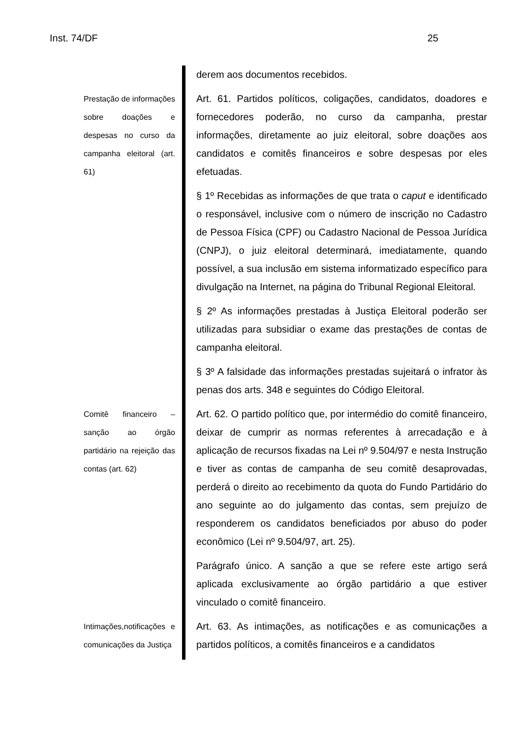Inst. 74/DF 25
derem aos documentos recebidos.
Prestação de informações sobre doações e despesas no curso da campanha eleitoral (art. 61)
Art. 61. Partidos políticos, coligações, candidatos, doadores e fornecedores poderão, no curso da campanha, prestar informações, diretamente ao juiz eleitoral, sobre doações aos candidatos e comitês financeiros e sobre despesas por eles efetuadas.
§ 1º Recebidas as informações de que trata o caput e identificado o responsável, inclusive com o número de inscrição no Cadastro de Pessoa Física (CPF) ou Cadastro Nacional de Pessoa Jurídica (CNPJ), o juiz eleitoral determinará, imediatamente, quando possível, a sua inclusão em sistema informatizado específico para divulgação na Internet, na página do Tribunal Regional Eleitoral.
§ 2º As informações prestadas à Justiça Eleitoral poderão ser utilizadas para subsidiar o exame das prestações de contas de campanha eleitoral.
§ 3º A falsidade das informações prestadas sujeitará o infrator às penas dos arts. 348 e seguintes do Código Eleitoral.
Comitê financeiro – sanção ao órgão partidário na rejeição das contas (art. 62)
Art. 62. O partido político que, por intermédio do comitê financeiro, deixar de cumprir as normas referentes à arrecadação e à aplicação de recursos fixadas na Lei nº 9.504/97 e nesta Instrução e tiver as contas de campanha de seu comitê desaprovadas, perderá o direito ao recebimento da quota do Fundo Partidário do ano seguinte ao do julgamento das contas, sem prejuízo de responderem os candidatos beneficiados por abuso do poder econômico (Lei nº 9.504/97, art. 25).
Parágrafo único. A sanção a que se refere este artigo será aplicada exclusivamente ao órgão partidário a que estiver vinculado o comitê financeiro.
Intimações,notificações e comunicações da Justiça
Art. 63. As intimações, as notificações e as comunicações a partidos políticos, a comitês financeiros e a candidatos